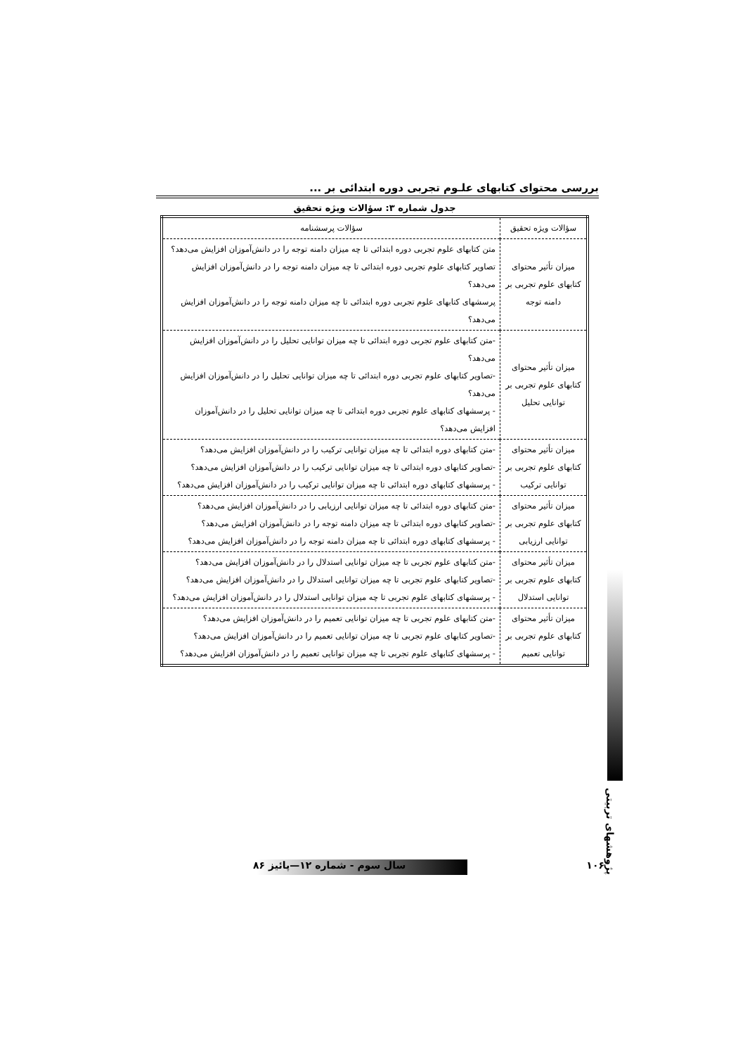بررسی محتوای کتابهای علـوم تجربی دوره ابتدائی بر ...
جدول شماره ۳: سؤالات ویژه تحقیق
| سؤالات ویژه تحقیق | سؤالات پرسشنامه |
| --- | --- |
| میزان تأثیر محتوای کتابهای علوم تجربی بر دامنه توجه | متن کتابهای علوم تجربی دوره ابتدائی تا چه میزان دامنه توجه را در دانش‌آموزان افزایش می‌دهد؟ تصاویر کتابهای علوم تجربی دوره ابتدائی تا چه میزان دامنه توجه را در دانش‌آموزان افزایش می‌دهد؟ پرسشهای کتابهای علوم تجربی دوره ابتدائی تا چه میزان دامنه توجه را در دانش‌آموزان افزایش می‌دهد؟ |
| میزان تأثیر محتوای کتابهای علوم تجربی بر توانایی تحلیل | -متن کتابهای علوم تجربی دوره ابتدائی تا چه میزان توانایی تحلیل را در دانش‌آموزان افزایش می‌دهد؟ -تصاویر کتابهای علوم تجربی دوره ابتدائی تا چه میزان توانایی تحلیل را در دانش‌آموزان افزایش می‌دهد؟ - پرسشهای کتابهای علوم تجربی دوره ابتدائی تا چه میزان توانایی تحلیل را در دانش‌آموزان افزایش می‌دهد؟ |
| میزان تأثیر محتوای کتابهای علوم تجربی بر توانایی ترکیب | -متن کتابهای دوره ابتدائی تا چه میزان توانایی ترکیب را در دانش‌آموزان افزایش می‌دهد؟ -تصاویر کتابهای دوره ابتدائی تا چه میزان توانایی ترکیب را در دانش‌آموزان افزایش می‌دهد؟ - پرسشهای کتابهای دوره ابتدائی تا چه میزان توانایی ترکیب را در دانش‌آموزان افزایش می‌دهد؟ |
| میزان تأثیر محتوای کتابهای علوم تجربی بر توانایی ارزیابی | -متن کتابهای دوره ابتدائی تا چه میزان توانایی ارزیابی را در دانش‌آموزان افزایش می‌دهد؟ -تصاویر کتابهای دوره ابتدائی تا چه میزان دامنه توجه را در دانش‌آموزان افزایش می‌دهد؟ - پرسشهای کتابهای دوره ابتدائی تا چه میزان دامنه توجه را در دانش‌آموزان افزایش می‌دهد؟ |
| میزان تأثیر محتوای کتابهای علوم تجربی بر توانایی استدلال | -متن کتابهای علوم تجربی تا چه میزان توانایی استدلال را در دانش‌آموزان افزایش می‌دهد؟ -تصاویر کتابهای علوم تجربی تا چه میزان توانایی استدلال را در دانش‌آموزان افزایش می‌دهد؟ - پرسشهای کتابهای علوم تجربی تا چه میزان توانایی استدلال را در دانش‌آموزان افزایش می‌دهد؟ |
| میزان تأثیر محتوای کتابهای علوم تجربی بر توانایی تعمیم | -متن کتابهای علوم تجربی تا چه میزان توانایی تعمیم را در دانش‌آموزان افزایش می‌دهد؟ -تصاویر کتابهای علوم تجربی تا چه میزان توانایی تعمیم را در دانش‌آموزان افزایش می‌دهد؟ - پرسشهای کتابهای علوم تجربی تا چه میزان توانایی تعمیم را در دانش‌آموزان افزایش می‌دهد؟ |
پژوهشهای تربیتی
۱۰۶ سال سوم - شماره ۱۲—پائیز ۸۶